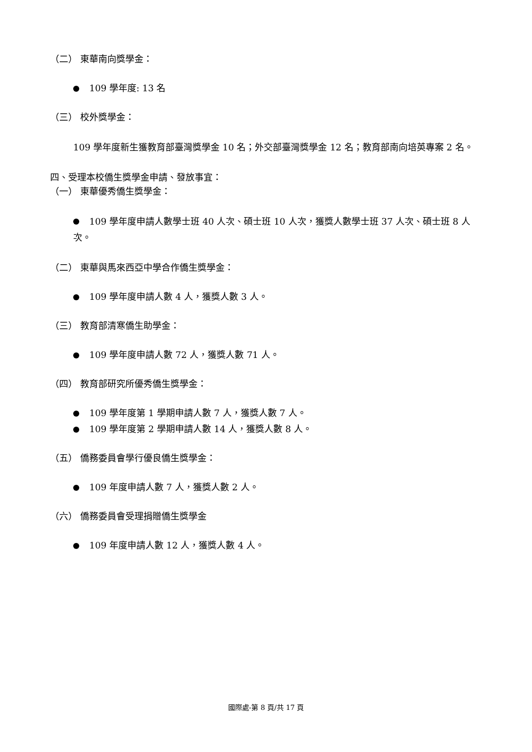（二） 東華南向獎學金：
109 學年度: 13 名
（三） 校外獎學金：
109 學年度新生獲教育部臺灣獎學金 10 名；外交部臺灣獎學金 12 名；教育部南向培英專案 2 名。
四、受理本校僑生獎學金申請、發放事宜：
（一） 東華優秀僑生獎學金：
109 學年度申請人數學士班 40 人次、碩士班 10 人次，獲獎人數學士班 37 人次、碩士班 8 人次。
（二） 東華與馬來西亞中學合作僑生獎學金：
109 學年度申請人數 4 人，獲獎人數 3 人。
（三） 教育部清寒僑生助學金：
109 學年度申請人數 72 人，獲獎人數 71 人。
（四） 教育部研究所優秀僑生獎學金：
109 學年度第 1 學期申請人數 7 人，獲獎人數 7 人。
109 學年度第 2 學期申請人數 14 人，獲獎人數 8 人。
（五） 僑務委員會學行優良僑生獎學金：
109 年度申請人數 7 人，獲獎人數 2 人。
（六） 僑務委員會受理捐贈僑生獎學金
109 年度申請人數 12 人，獲獎人數 4 人。
國際處-第 8 頁/共 17 頁